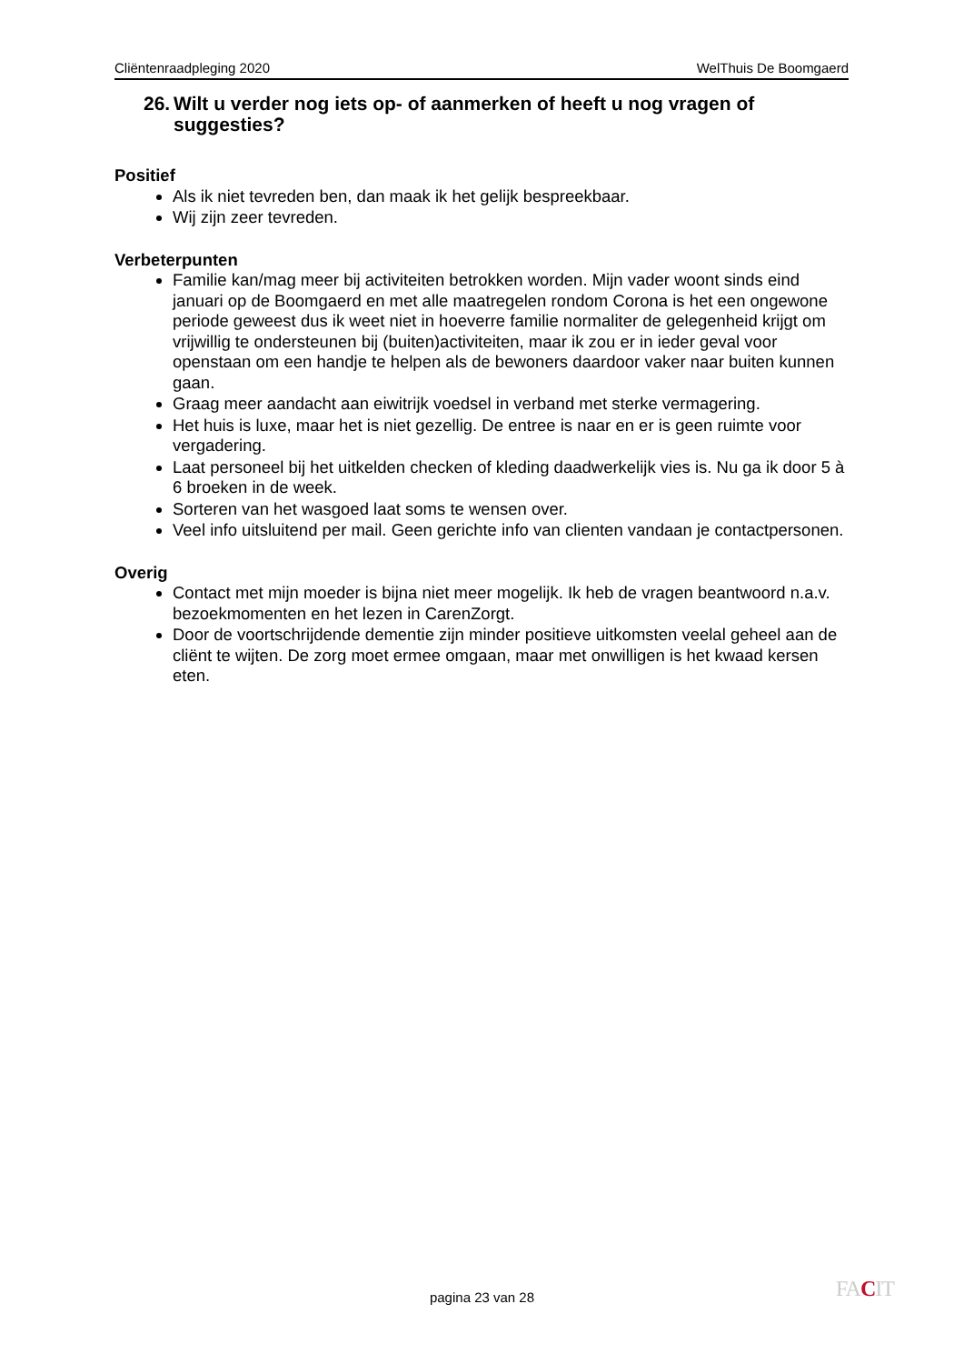Cliëntenraadpleging 2020 WelThuis De Boomgaerd
26. Wilt u verder nog iets op- of aanmerken of heeft u nog vragen of suggesties?
Positief
Als ik niet tevreden ben, dan maak ik het gelijk bespreekbaar.
Wij zijn zeer tevreden.
Verbeterpunten
Familie kan/mag meer bij activiteiten betrokken worden. Mijn vader woont sinds eind januari op de Boomgaerd en met alle maatregelen rondom Corona is het een ongewone periode geweest dus ik weet niet in hoeverre familie normaliter de gelegenheid krijgt om vrijwillig te ondersteunen bij (buiten)activiteiten, maar ik zou er in ieder geval voor openstaan om een handje te helpen als de bewoners daardoor vaker naar buiten kunnen gaan.
Graag meer aandacht aan eiwitrijk voedsel in verband met sterke vermagering.
Het huis is luxe, maar het is niet gezellig. De entree is naar en er is geen ruimte voor vergadering.
Laat personeel bij het uitkelden checken of kleding daadwerkelijk vies is. Nu ga ik door 5 à 6 broeken in de week.
Sorteren van het wasgoed laat soms te wensen over.
Veel info uitsluitend per mail. Geen gerichte info van clienten vandaan je contactpersonen.
Overig
Contact met mijn moeder is bijna niet meer mogelijk. Ik heb de vragen beantwoord n.a.v. bezoekmomenten en het lezen in CarenZorgt.
Door de voortschrijdende dementie zijn minder positieve uitkomsten veelal geheel aan de cliënt te wijten. De zorg moet ermee omgaan, maar met onwilligen is het kwaad kersen eten.
pagina 23 van 28 FACIT